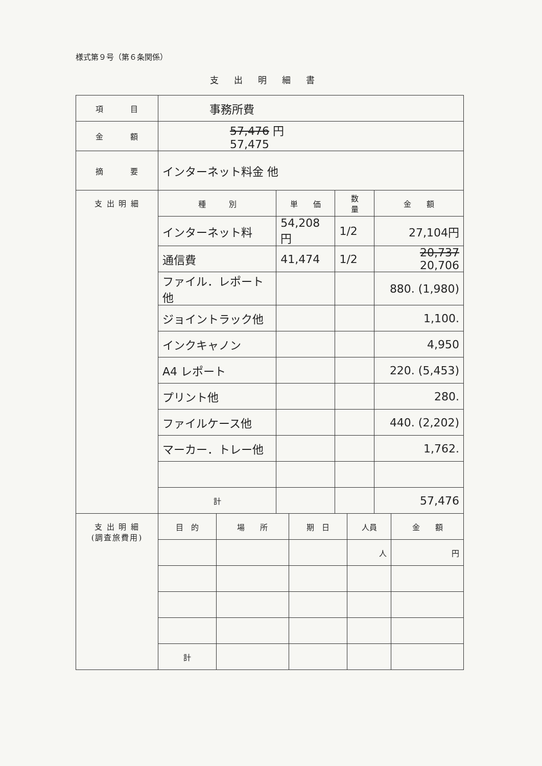様式第９号（第６条関係）
支出明細書
| 項 目 | 事務所費 | | | |
| 金 額 | 57,476 円 57,475 | | | |
| 摘 要 | インターネット料金 他 | | | |
| 支 出 明 細 | 種 別 | 単 価 | 数 量 | 金 額 |
| | インターネット料 | 54,208円 | 1/2 | 27,104円 |
| | 通信費 | 41,474 | 1/2 | 20,737 20,706 |
| | ファイル．レポート他 | | | 880. (1,980) |
| | ジョイントラック他 | | | 1,100. |
| | インクキャノン | | | 4,950 |
| | A4 レポート | | | 220. (5,453) |
| | プリント他 | | | 280. |
| | ファイルケース他 | | | 440. (2,202) |
| | マーカー．トレー他 | | | 1,762. |
| | 計 | | | 57,476 |
| 支 出 明 細 (調査旅費用) | 目 的 | 場 所 | 期 日 | 人員 | 金 額 |
| | | | | 人 | 円 |
| | 計 | | | | |